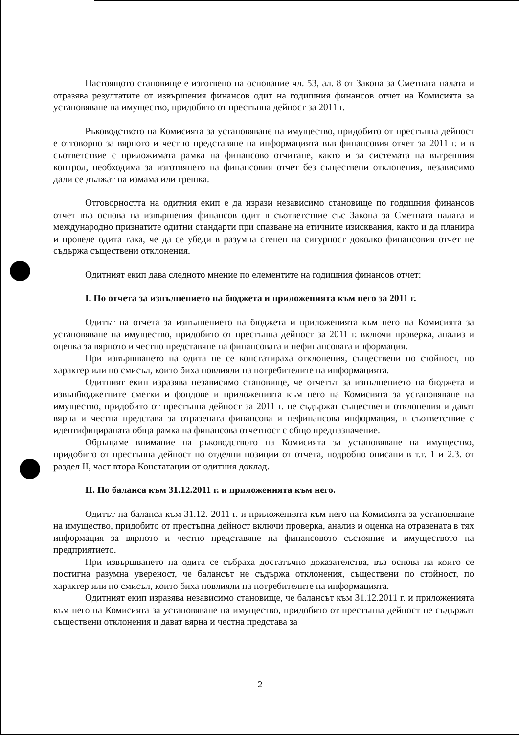Настоящото становище е изготвено на основание чл. 53, ал. 8 от Закона за Сметната палата и отразява резултатите от извършения финансов одит на годишния финансов отчет на Комисията за установяване на имущество, придобито от престъпна дейност за 2011 г.
Ръководството на Комисията за установяване на имущество, придобито от престъпна дейност е отговорно за вярното и честно представяне на информацията във финансовия отчет за 2011 г. и в съответствие с приложимата рамка на финансово отчитане, както и за системата на вътрешния контрол, необходима за изготвянето на финансовия отчет без съществени отклонения, независимо дали се дължат на измама или грешка.
Отговорността на одитния екип е да изрази независимо становище по годишния финансов отчет въз основа на извършения финансов одит в съответствие със Закона за Сметната палата и международно признатите одитни стандарти при спазване на етичните изисквания, както и да планира и проведе одита така, че да се убеди в разумна степен на сигурност доколко финансовия отчет не съдържа съществени отклонения.
Одитният екип дава следното мнение по елементите на годишния финансов отчет:
I. По отчета за изпълнението на бюджета и приложенията към него за 2011 г.
Одитът на отчета за изпълнението на бюджета и приложенията към него на Комисията за установяване на имущество, придобито от престъпна дейност за 2011 г. включи проверка, анализ и оценка за вярното и честно представяне на финансовата и нефинансовата информация.
При извършването на одита не се констатираха отклонения, съществени по стойност, по характер или по смисъл, които биха повлияли на потребителите на информацията.
Одитният екип изразява независимо становище, че отчетът за изпълнението на бюджета и извънбюджетните сметки и фондове и приложенията към него на Комисията за установяване на имущество, придобито от престъпна дейност за 2011 г. не съдържат съществени отклонения и дават вярна и честна представа за отразената финансова и нефинансова информация, в съответствие с идентифицираната обща рамка на финансова отчетност с общо предназначение.
Обръщаме внимание на ръководството на Комисията за установяване на имущество, придобито от престъпна дейност по отделни позиции от отчета, подробно описани в т.т. 1 и 2.3. от раздел II, част втора Констатации от одитния доклад.
II. По баланса към 31.12.2011 г. и приложенията към него.
Одитът на баланса към 31.12. 2011 г. и приложенията към него на Комисията за установяване на имущество, придобито от престъпна дейност включи проверка, анализ и оценка на отразената в тях информация за вярното и честно представяне на финансовото състояние и имуществото на предприятието.
При извършването на одита се събраха достатъчно доказателства, въз основа на които се постигна разумна увереност, че балансът не съдържа отклонения, съществени по стойност, по характер или по смисъл, които биха повлияли на потребителите на информацията.
Одитният екип изразява независимо становище, че балансът към 31.12.2011 г. и приложенията към него на Комисията за установяване на имущество, придобито от престъпна дейност не съдържат съществени отклонения и дават вярна и честна представа за
2